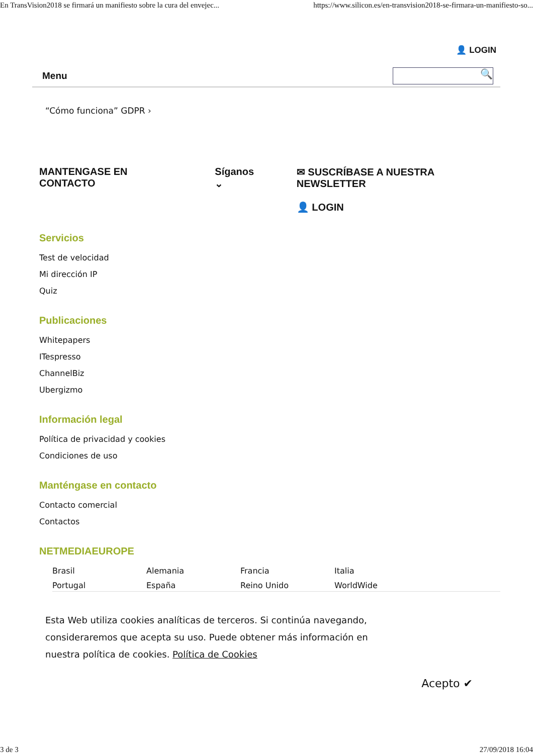En TransVision2018 se firmará un manifiesto sobre la cura del envejec... https://www.silicon.es/en-transvision2018-se-firmara-un-manifiesto-so...
👤 LOGIN
Menu
🔍
“Cómo funciona” GDPR ›
MANTENGASE EN CONTACTO Síganos ⌄ ✉ SUSCRÍBASE A NUESTRA NEWSLETTER
👤 LOGIN
Servicios
Test de velocidad
Mi dirección IP
Quiz
Publicaciones
Whitepapers
ITespresso
ChannelBiz
Ubergizmo
Información legal
Política de privacidad y cookies
Condiciones de uso
Manténgase en contacto
Contacto comercial
Contactos
NETMEDIAEUROPE
Brasil Alemania Francia Italia Portugal España Reino Unido WorldWide
Esta Web utiliza cookies analíticas de terceros. Si continúa navegando, consideraremos que acepta su uso. Puede obtener más información en nuestra política de cookies. Política de Cookies
Acepto ✔
3 de 3 27/09/2018 16:04